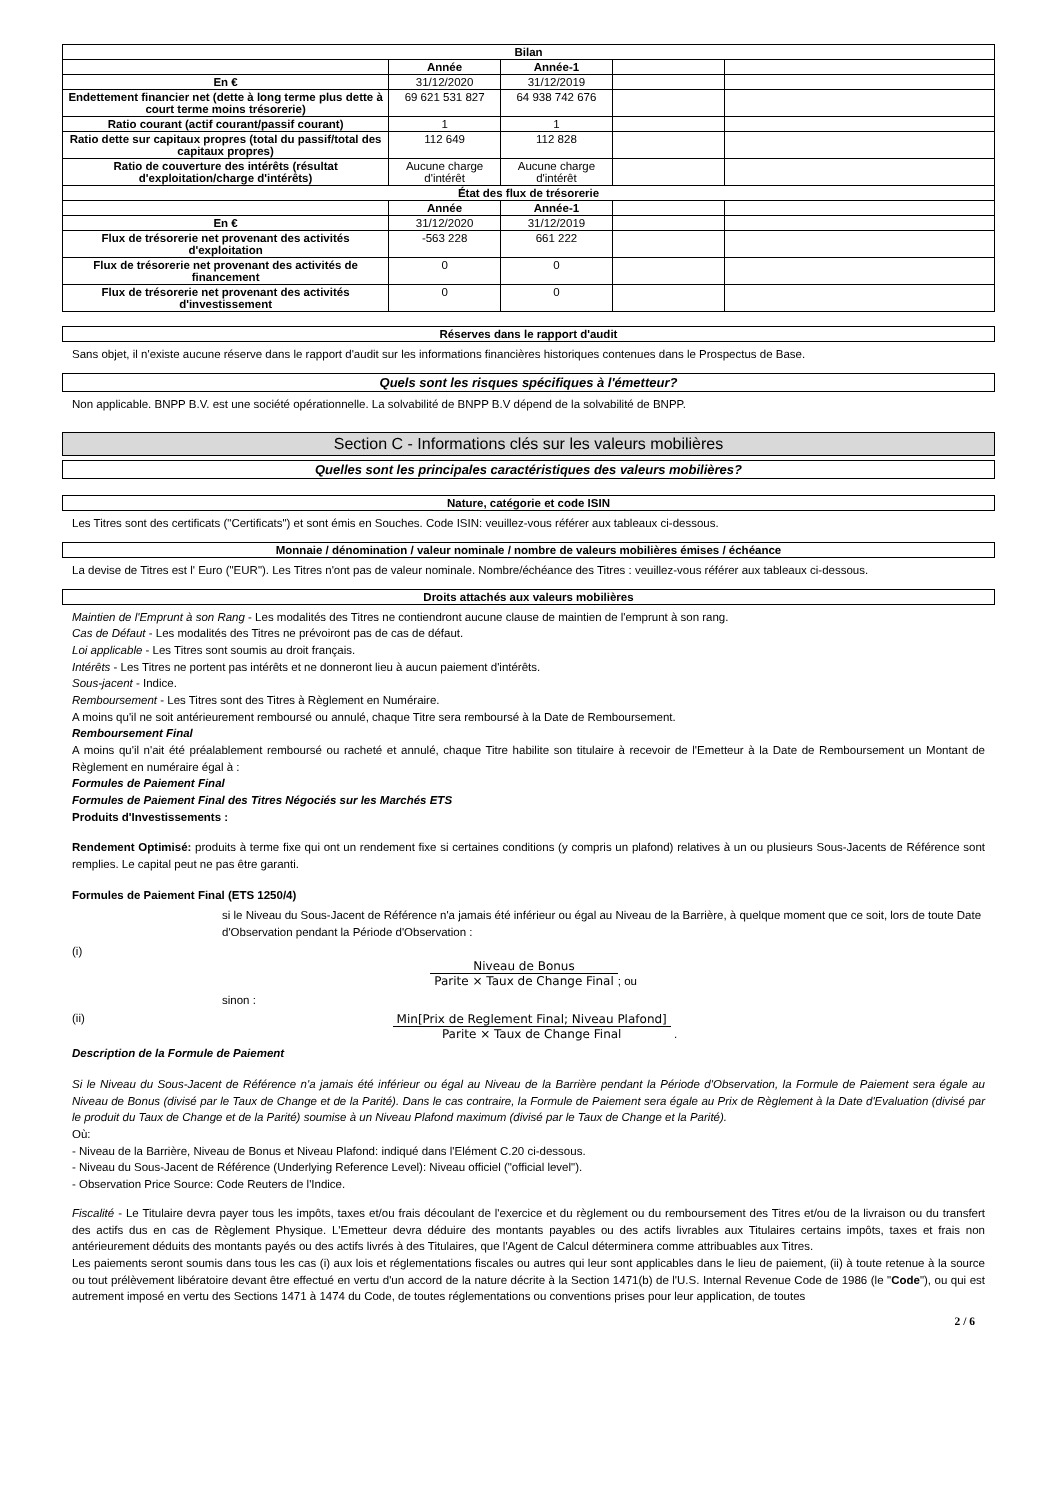| Bilan | | | | |
| --- | --- | --- | --- | --- |
| | Année | Année-1 | | |
| En € | 31/12/2020 | 31/12/2019 | | |
| Endettement financier net (dette à long terme plus dette à court terme moins trésorerie) | 69 621 531 827 | 64 938 742 676 | | |
| Ratio courant (actif courant/passif courant) | 1 | 1 | | |
| Ratio dette sur capitaux propres (total du passif/total des capitaux propres) | 112 649 | 112 828 | | |
| Ratio de couverture des intérêts (résultat d'exploitation/charge d'intérêts) | Aucune charge d'intérêt | Aucune charge d'intérêt | | |
| État des flux de trésorerie | | | | |
| | Année | Année-1 | | |
| En € | 31/12/2020 | 31/12/2019 | | |
| Flux de trésorerie net provenant des activités d'exploitation | -563 228 | 661 222 | | |
| Flux de trésorerie net provenant des activités de financement | 0 | 0 | | |
| Flux de trésorerie net provenant des activités d'investissement | 0 | 0 | | |
Réserves dans le rapport d'audit
Sans objet, il n'existe aucune réserve dans le rapport d'audit sur les informations financières historiques contenues dans le Prospectus de Base.
Quels sont les risques spécifiques à l'émetteur?
Non applicable. BNPP B.V. est une société opérationnelle. La solvabilité de BNPP B.V dépend de la solvabilité de BNPP.
Section C - Informations clés sur les valeurs mobilières
Quelles sont les principales caractéristiques des valeurs mobilières?
Nature, catégorie et code ISIN
Les Titres sont des certificats ("Certificats") et sont émis en Souches. Code ISIN: veuillez-vous référer aux tableaux ci-dessous.
Monnaie / dénomination / valeur nominale / nombre de valeurs mobilières émises / échéance
La devise de Titres est l' Euro ("EUR"). Les Titres n'ont pas de valeur nominale. Nombre/échéance des Titres : veuillez-vous référer aux tableaux ci-dessous.
Droits attachés aux valeurs mobilières
Maintien de l'Emprunt à son Rang - Les modalités des Titres ne contiendront aucune clause de maintien de l'emprunt à son rang.
Cas de Défaut - Les modalités des Titres ne prévoiront pas de cas de défaut.
Loi applicable - Les Titres sont soumis au droit français.
Intérêts - Les Titres ne portent pas intérêts et ne donneront lieu à aucun paiement d'intérêts.
Sous-jacent - Indice.
Remboursement - Les Titres sont des Titres à Règlement en Numéraire.
A moins qu'il ne soit antérieurement remboursé ou annulé, chaque Titre sera remboursé à la Date de Remboursement.
Remboursement Final
A moins qu'il n'ait été préalablement remboursé ou racheté et annulé, chaque Titre habilite son titulaire à recevoir de l'Emetteur à la Date de Remboursement un Montant de Règlement en numéraire égal à :
Formules de Paiement Final
Formules de Paiement Final des Titres Négociés sur les Marchés ETS
Produits d'Investissements :
Rendement Optimisé: produits à terme fixe qui ont un rendement fixe si certaines conditions (y compris un plafond) relatives à un ou plusieurs Sous-Jacents de Référence sont remplies. Le capital peut ne pas être garanti.
Formules de Paiement Final (ETS 1250/4)
si le Niveau du Sous-Jacent de Référence n'a jamais été inférieur ou égal au Niveau de la Barrière, à quelque moment que ce soit, lors de toute Date d'Observation pendant la Période d'Observation :
(i)
Niveau de Bonus Parite × Taux de Change Final; ou
sinon :
(ii) Min[Prix de Reglement Final; Niveau Plafond] Parite × Taux de Change Final .
Description de la Formule de Paiement
Si le Niveau du Sous-Jacent de Référence n'a jamais été inférieur ou égal au Niveau de la Barrière pendant la Période d'Observation, la Formule de Paiement sera égale au Niveau de Bonus (divisé par le Taux de Change et de la Parité). Dans le cas contraire, la Formule de Paiement sera égale au Prix de Règlement à la Date d'Evaluation (divisé par le produit du Taux de Change et de la Parité) soumise à un Niveau Plafond maximum (divisé par le Taux de Change et la Parité).
Où:
- Niveau de la Barrière, Niveau de Bonus et Niveau Plafond: indiqué dans l'Elément C.20 ci-dessous.
- Niveau du Sous-Jacent de Référence (Underlying Reference Level): Niveau officiel ("official level").
- Observation Price Source: Code Reuters de l'Indice.
Fiscalité - Le Titulaire devra payer tous les impôts, taxes et/ou frais découlant de l'exercice et du règlement ou du remboursement des Titres et/ou de la livraison ou du transfert des actifs dus en cas de Règlement Physique. L'Emetteur devra déduire des montants payables ou des actifs livrables aux Titulaires certains impôts, taxes et frais non antérieurement déduits des montants payés ou des actifs livrés à des Titulaires, que l'Agent de Calcul déterminera comme attribuables aux Titres.
Les paiements seront soumis dans tous les cas (i) aux lois et réglementations fiscales ou autres qui leur sont applicables dans le lieu de paiement, (ii) à toute retenue à la source ou tout prélèvement libératoire devant être effectué en vertu d'un accord de la nature décrite à la Section 1471(b) de l'U.S. Internal Revenue Code de 1986 (le "Code"), ou qui est autrement imposé en vertu des Sections 1471 à 1474 du Code, de toutes réglementations ou conventions prises pour leur application, de toutes
2 / 6